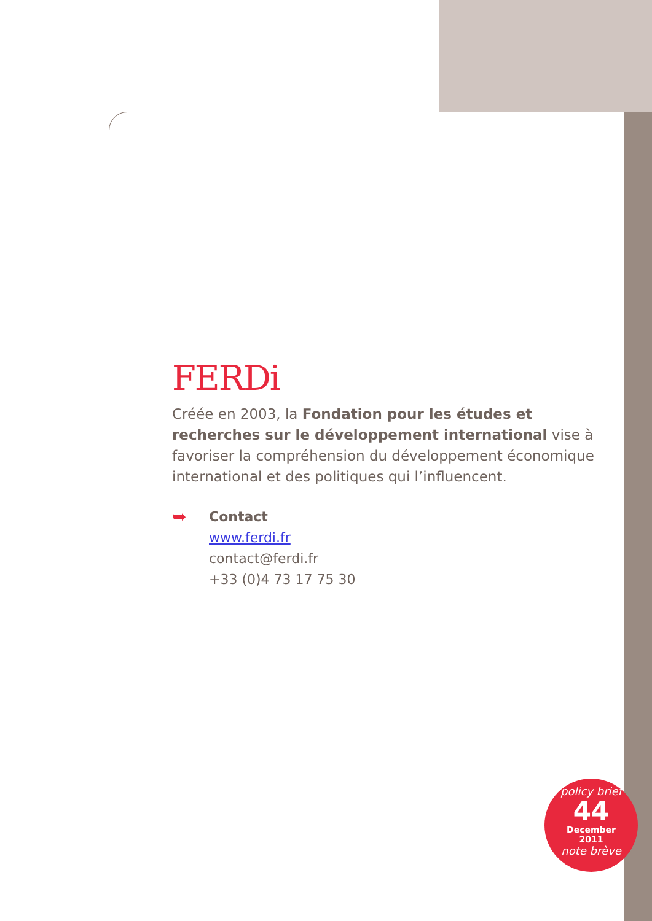FERDi
Créée en 2003, la Fondation pour les études et recherches sur le développement international vise à favoriser la compréhension du développement économique international et des politiques qui l’influencent.
➥
Contact
www.ferdi.fr
contact@ferdi.fr
+33 (0)4 73 17 75 30
policy brief
44
December
2011
note brève